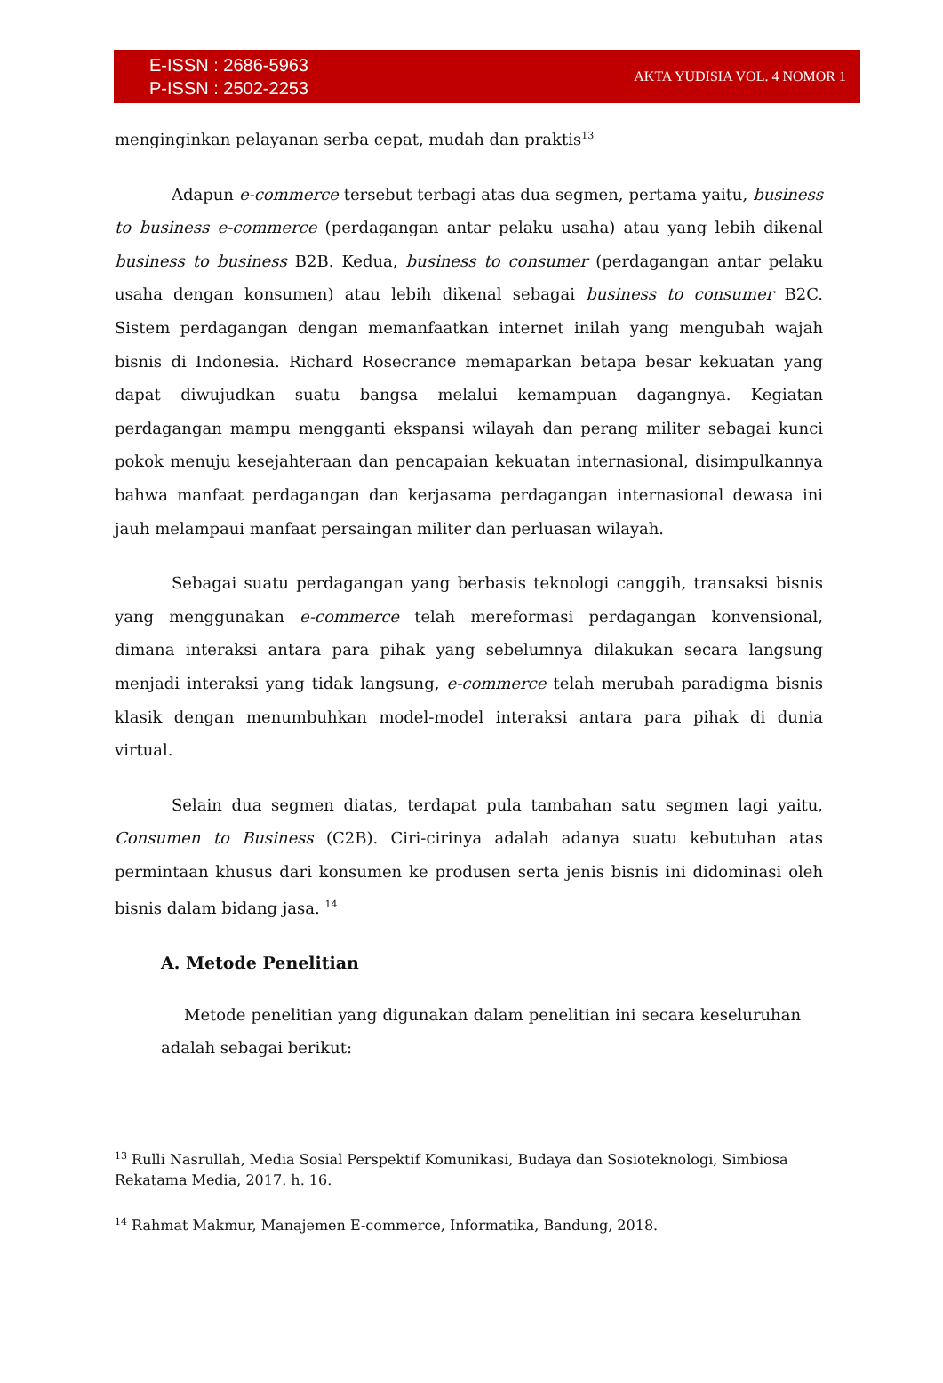E-ISSN : 2686-5963
P-ISSN : 2502-2253
AKTA YUDISIA VOL. 4 NOMOR 1
menginginkan pelayanan serba cepat, mudah dan praktis<sup>13</sup>
Adapun e-commerce tersebut terbagi atas dua segmen, pertama yaitu, business to business e-commerce (perdagangan antar pelaku usaha) atau yang lebih dikenal business to business B2B. Kedua, business to consumer (perdagangan antar pelaku usaha dengan konsumen) atau lebih dikenal sebagai business to consumer B2C. Sistem perdagangan dengan memanfaatkan internet inilah yang mengubah wajah bisnis di Indonesia. Richard Rosecrance memaparkan betapa besar kekuatan yang dapat diwujudkan suatu bangsa melalui kemampuan dagangnya. Kegiatan perdagangan mampu mengganti ekspansi wilayah dan perang militer sebagai kunci pokok menuju kesejahteraan dan pencapaian kekuatan internasional, disimpulkannya bahwa manfaat perdagangan dan kerjasama perdagangan internasional dewasa ini jauh melampaui manfaat persaingan militer dan perluasan wilayah.
Sebagai suatu perdagangan yang berbasis teknologi canggih, transaksi bisnis yang menggunakan e-commerce telah mereformasi perdagangan konvensional, dimana interaksi antara para pihak yang sebelumnya dilakukan secara langsung menjadi interaksi yang tidak langsung, e-commerce telah merubah paradigma bisnis klasik dengan menumbuhkan model-model interaksi antara para pihak di dunia virtual.
Selain dua segmen diatas, terdapat pula tambahan satu segmen lagi yaitu, Consumen to Business (C2B). Ciri-cirinya adalah adanya suatu kebutuhan atas permintaan khusus dari konsumen ke produsen serta jenis bisnis ini didominasi oleh bisnis dalam bidang jasa. <sup>14</sup>
A. Metode Penelitian
Metode penelitian yang digunakan dalam penelitian ini secara keseluruhan adalah sebagai berikut:
<sup>13</sup> Rulli Nasrullah, Media Sosial Perspektif Komunikasi, Budaya dan Sosioteknologi, Simbiosa Rekatama Media, 2017. h. 16.
<sup>14</sup> Rahmat Makmur, Manajemen E-commerce, Informatika, Bandung, 2018.